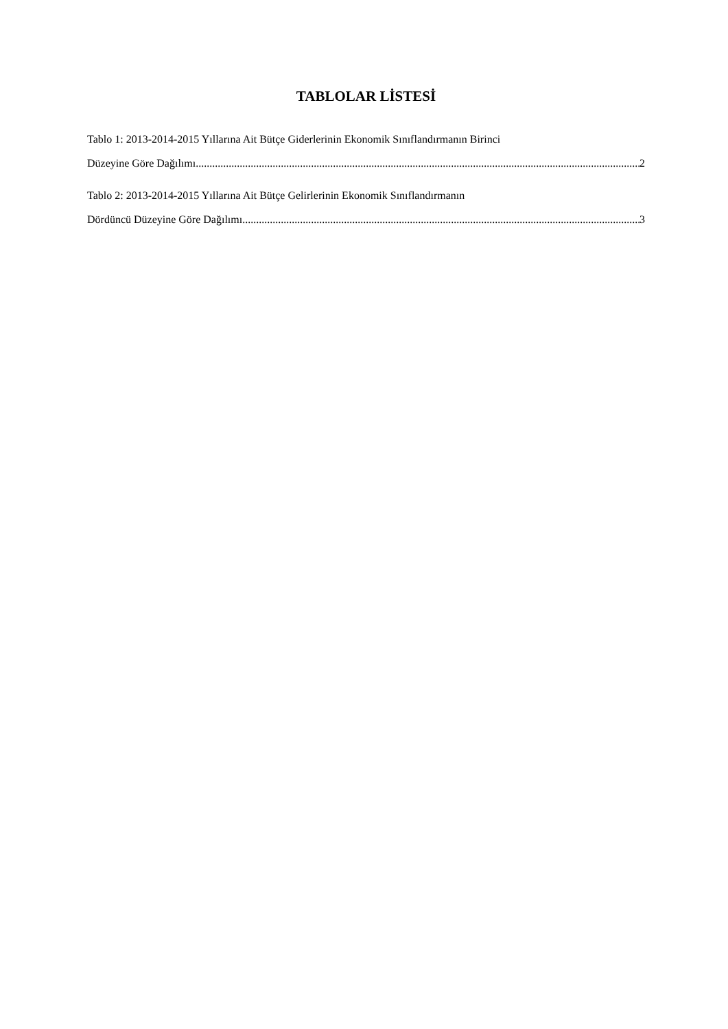TABLOLAR LİSTESİ
Tablo 1: 2013-2014-2015 Yıllarına Ait Bütçe Giderlerinin Ekonomik Sınıflandırmanın Birinci
Düzeyine Göre Dağılımı 2
Tablo 2: 2013-2014-2015 Yıllarına Ait Bütçe Gelirlerinin Ekonomik Sınıflandırmanın
Dördüncü Düzeyine Göre Dağılımı 3